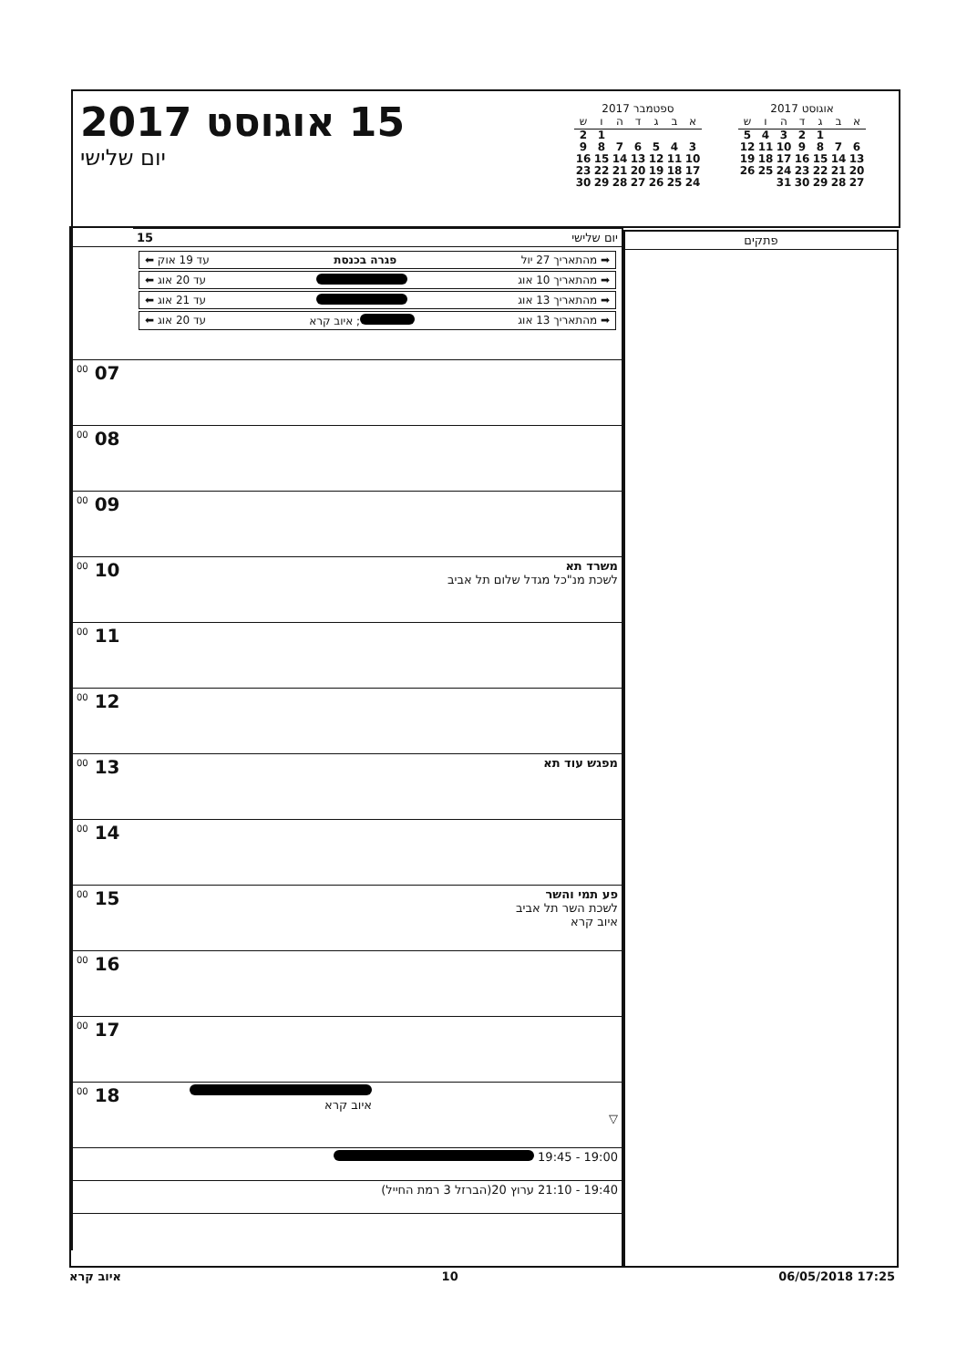15 אוגוסט 2017
יום שלישי
ספטמבר 2017
| א | ב | ג | ד | ה | ו | ש |
| --- | --- | --- | --- | --- | --- | --- |
| | | | | | 1 | 2 |
| 3 | 4 | 5 | 6 | 7 | 8 | 9 |
| 10 | 11 | 12 | 13 | 14 | 15 | 16 |
| 17 | 18 | 19 | 20 | 21 | 22 | 23 |
| 24 | 25 | 26 | 27 | 28 | 29 | 30 |
אוגוסט 2017
| א | ב | ג | ד | ה | ו | ש |
| --- | --- | --- | --- | --- | --- | --- |
| | | 1 | 2 | 3 | 4 | 5 |
| 6 | 7 | 8 | 9 | 10 | 11 | 12 |
| 13 | 14 | 15 | 16 | 17 | 18 | 19 |
| 20 | 21 | 22 | 23 | 24 | 25 | 26 |
| 27 | 28 | 29 | 30 | 31 | | |
| יום שלישי 15 | |
| ➡ מהתאריך 27 יול פגרה בכנסת עד 19 אוק ⬅ ➡ מהתאריך 10 אוג עד 20 אוג ⬅ ➡ מהתאריך 13 אוג עד 21 אוג ⬅ ➡ מהתאריך 13 אוג ; איוב קרא עד 20 אוג ⬅ | |
| | 07 <sup>00</sup> |
| | 08 <sup>00</sup> |
| | 09 <sup>00</sup> |
| משרד תא לשכת מנ"כל מגדל שלום תל אביב | 10 <sup>00</sup> |
| | 11 <sup>00</sup> |
| | 12 <sup>00</sup> |
| מפגש עוד תא | 13 <sup>00</sup> |
| | 14 <sup>00</sup> |
| פע תמי והשר לשכת השר תל אביב איוב קרא | 15 <sup>00</sup> |
| | 16 <sup>00</sup> |
| | 17 <sup>00</sup> |
| איוב קרא ▽ | 18 <sup>00</sup> |
| 19:00 - 19:45 | |
| 19:40 - 21:10 ערוץ 20(הברזל 3 רמת החייל) | |
פתקים
איוב קרא 10 06/05/2018 17:25